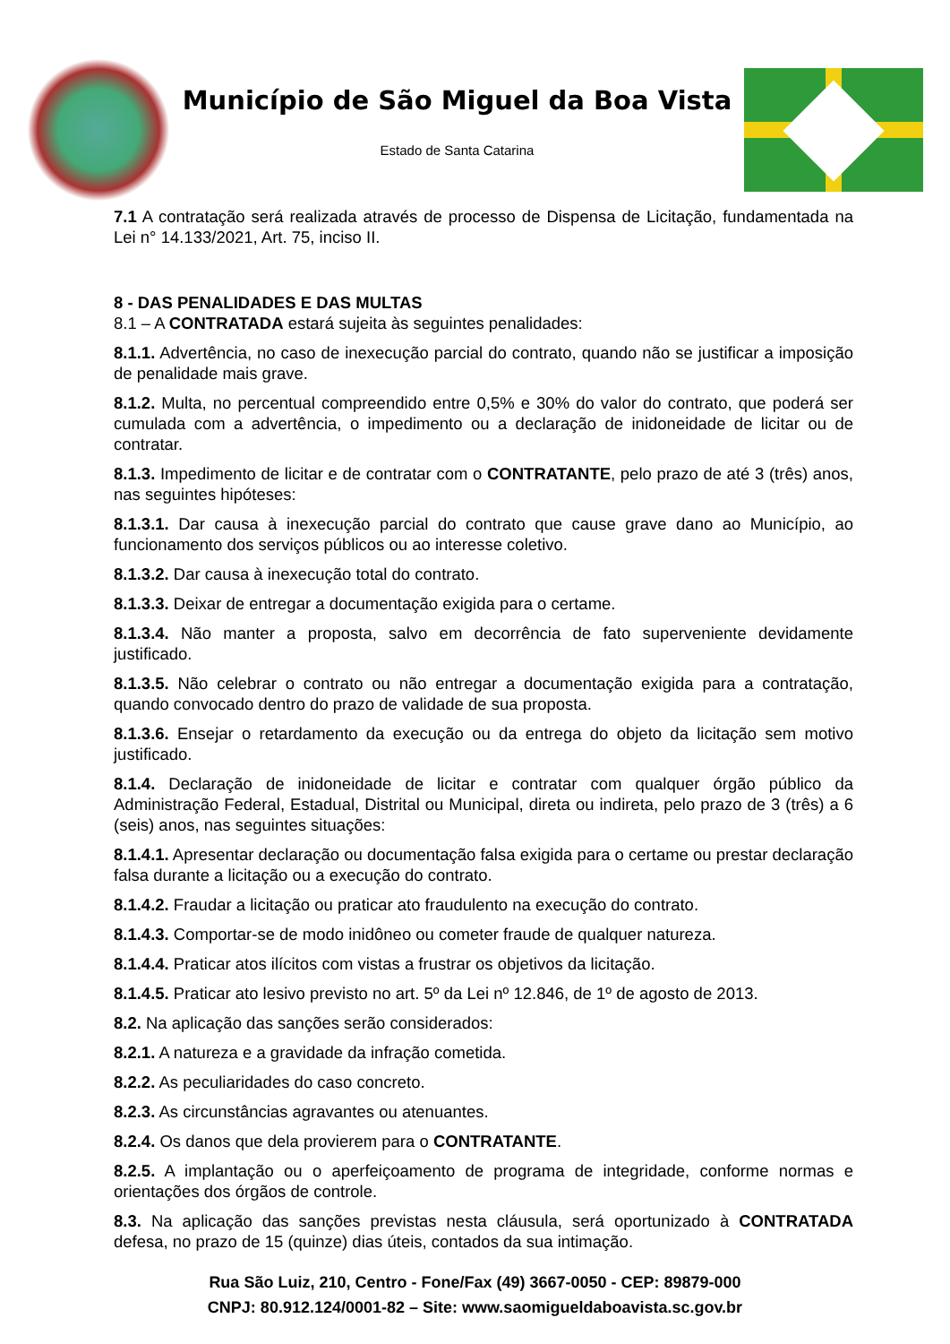Município de São Miguel da Boa Vista
Estado de Santa Catarina
7.1 A contratação será realizada através de processo de Dispensa de Licitação, fundamentada na Lei n° 14.133/2021, Art. 75, inciso II.
8 - DAS PENALIDADES E DAS MULTAS
8.1 – A CONTRATADA estará sujeita às seguintes penalidades:
8.1.1. Advertência, no caso de inexecução parcial do contrato, quando não se justificar a imposição de penalidade mais grave.
8.1.2. Multa, no percentual compreendido entre 0,5% e 30% do valor do contrato, que poderá ser cumulada com a advertência, o impedimento ou a declaração de inidoneidade de licitar ou de contratar.
8.1.3. Impedimento de licitar e de contratar com o CONTRATANTE, pelo prazo de até 3 (três) anos, nas seguintes hipóteses:
8.1.3.1. Dar causa à inexecução parcial do contrato que cause grave dano ao Município, ao funcionamento dos serviços públicos ou ao interesse coletivo.
8.1.3.2. Dar causa à inexecução total do contrato.
8.1.3.3. Deixar de entregar a documentação exigida para o certame.
8.1.3.4. Não manter a proposta, salvo em decorrência de fato superveniente devidamente justificado.
8.1.3.5. Não celebrar o contrato ou não entregar a documentação exigida para a contratação, quando convocado dentro do prazo de validade de sua proposta.
8.1.3.6. Ensejar o retardamento da execução ou da entrega do objeto da licitação sem motivo justificado.
8.1.4. Declaração de inidoneidade de licitar e contratar com qualquer órgão público da Administração Federal, Estadual, Distrital ou Municipal, direta ou indireta, pelo prazo de 3 (três) a 6 (seis) anos, nas seguintes situações:
8.1.4.1. Apresentar declaração ou documentação falsa exigida para o certame ou prestar declaração falsa durante a licitação ou a execução do contrato.
8.1.4.2. Fraudar a licitação ou praticar ato fraudulento na execução do contrato.
8.1.4.3. Comportar-se de modo inidôneo ou cometer fraude de qualquer natureza.
8.1.4.4. Praticar atos ilícitos com vistas a frustrar os objetivos da licitação.
8.1.4.5. Praticar ato lesivo previsto no art. 5º da Lei nº 12.846, de 1º de agosto de 2013.
8.2. Na aplicação das sanções serão considerados:
8.2.1. A natureza e a gravidade da infração cometida.
8.2.2. As peculiaridades do caso concreto.
8.2.3. As circunstâncias agravantes ou atenuantes.
8.2.4. Os danos que dela provierem para o CONTRATANTE.
8.2.5. A implantação ou o aperfeiçoamento de programa de integridade, conforme normas e orientações dos órgãos de controle.
8.3. Na aplicação das sanções previstas nesta cláusula, será oportunizado à CONTRATADA defesa, no prazo de 15 (quinze) dias úteis, contados da sua intimação.
Rua São Luiz, 210, Centro - Fone/Fax (49) 3667-0050 - CEP: 89879-000
CNPJ: 80.912.124/0001-82 – Site: www.saomigueldaboavista.sc.gov.br